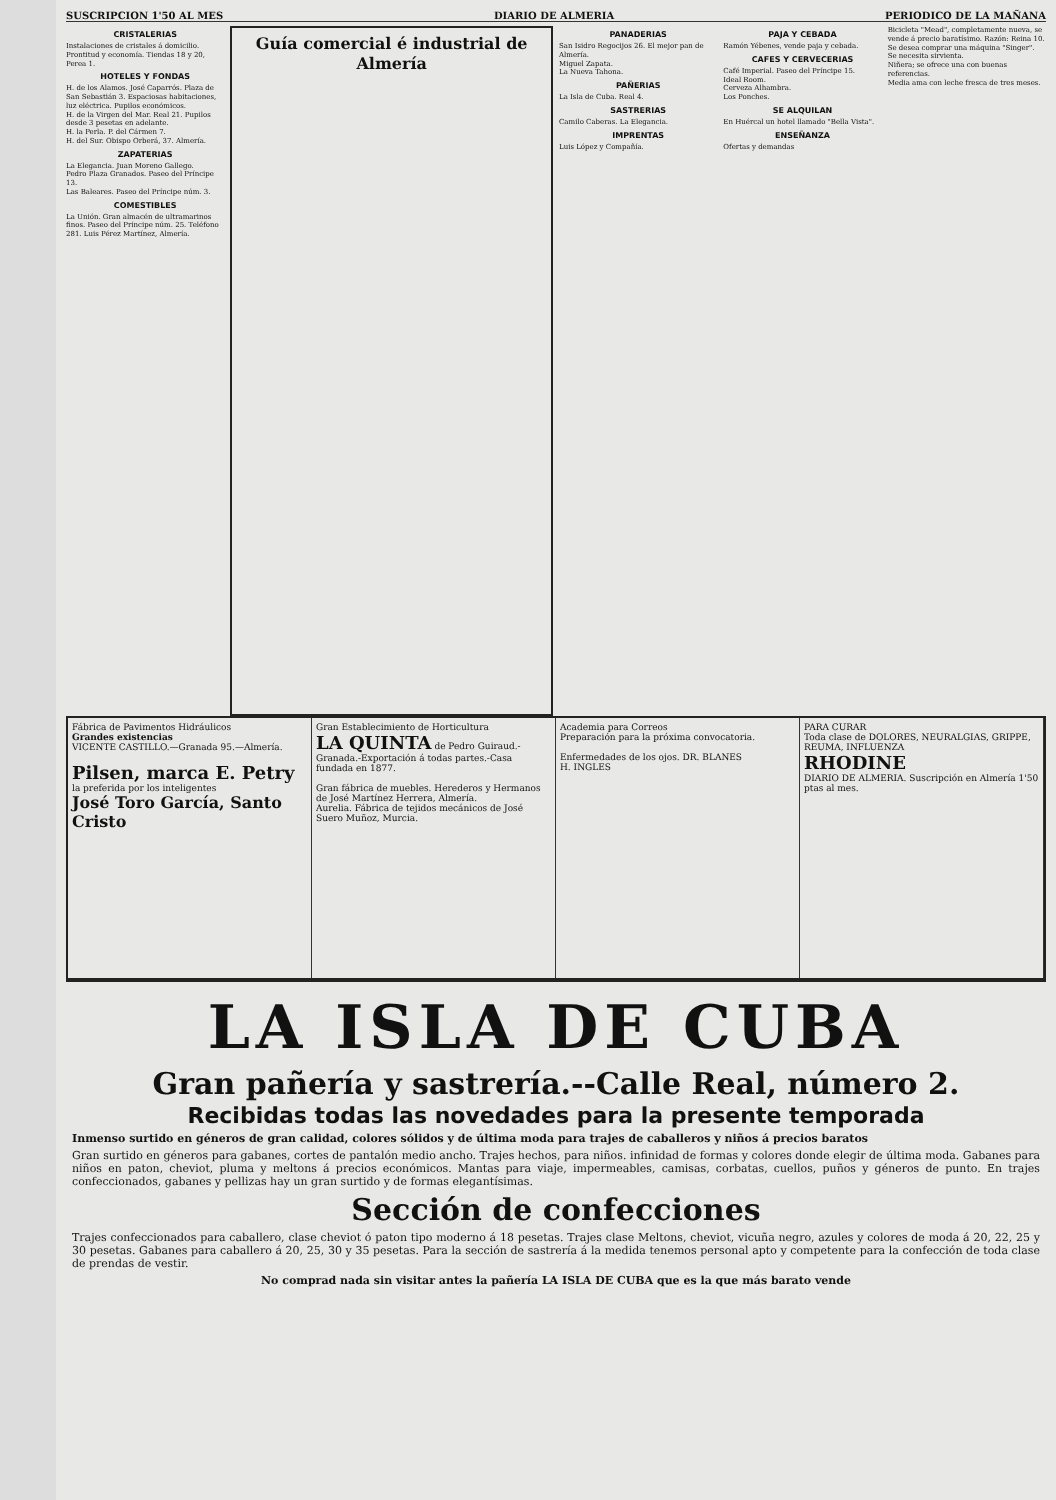SUSCRIPCION 1'50 AL MES DIARIO DE ALMERIA PERIODICO DE LA MAÑANA
CRISTALERIAS
Instalaciones de cristales á domicilio. Prontitud y economía. Tiendas 18 y 20, Perea 1.
HOTELES Y FONDAS
H. de los Alamos. José Caparrós. Plaza de San Sebastián 3. Espaciosas habitaciones, luz eléctrica. Pupilos económicos.
H. de la Virgen del Mar. Real 21. Pupilos desde 3 pesetas en adelante.
H. la Perla. P. del Cármen 7.
H. del Sur. Obispo Orberá, 37. Almería.
ZAPATERIAS
La Elegancia. Juan Moreno Gallego.
Pedro Plaza Granados. Paseo del Príncipe 13.
Las Baleares. Paseo del Príncipe núm. 3.
COMESTIBLES
La Unión. Gran almacén de ultramarinos finos. Paseo del Príncipe núm. 25. Teléfono 281. Luis Pérez Martínez, Almería.
Guía comercial é industrial de Almería
PANADERIAS
San Isidro Regocijos 26. El mejor pan de Almería.
Miguel Zapata.
La Nueva Tahona.
PAÑERIAS
La Isla de Cuba. Real 4.
SASTRERIAS
Camilo Caberas. La Elegancia.
IMPRENTAS
Luis López y Compañía.
PAJA Y CEBADA
Ramón Yébenes, vende paja y cebada.
CAFES Y CERVECERIAS
Café Imperial. Paseo del Príncipe 15.
Ideal Room.
Cerveza Alhambra.
Los Ponches.
SE ALQUILAN
En Huércal un hotel llamado "Bella Vista".
ENSEÑANZA
Ofertas y demandas
Bicicleta "Mead", completamente nueva, se vende á precio baratísimo. Razón: Reina 10.
Se desea comprar una máquina "Singer".
Se necesita sirvienta.
Niñera; se ofrece una con buenas referencias.
Media ama con leche fresca de tres meses.
Fábrica de Pavimentos Hidráulicos
Grandes existencias
VICENTE CASTILLO.—Granada 95.—Almería.
Pilsen, marca E. Petry
la preferida por los inteligentes
José Toro García, Santo Cristo
Gran Establecimiento de Horticultura
LA QUINTA de Pedro Guiraud.-Granada.-Exportación á todas partes.-Casa fundada en 1877.
Gran fábrica de muebles. Herederos y Hermanos de José Martínez Herrera, Almería.
Aurelia. Fábrica de tejidos mecánicos de José Suero Muñoz, Murcia.
Academia para Correos
Preparación para la próxima convocatoria.
Enfermedades de los ojos. DR. BLANES
H. INGLES
PARA CURAR
Toda clase de DOLORES, NEURALGIAS, GRIPPE, REUMA, INFLUENZA
RHODINE
DIARIO DE ALMERIA. Suscripción en Almería 1'50 ptas al mes.
LA ISLA DE CUBA
Gran pañería y sastrería.--Calle Real, número 2.
Recibidas todas las novedades para la presente temporada
Inmenso surtido en géneros de gran calidad, colores sólidos y de última moda para trajes de caballeros y niños á precios baratos
Gran surtido en géneros para gabanes, cortes de pantalón medio ancho. Trajes hechos, para niños. infinidad de formas y colores donde elegir de última moda. Gabanes para niños en paton, cheviot, pluma y meltons á precios económicos. Mantas para viaje, impermeables, camisas, corbatas, cuellos, puños y géneros de punto. En trajes confeccionados, gabanes y pellizas hay un gran surtido y de formas elegantísimas.
Sección de confecciones
Trajes confeccionados para caballero, clase cheviot ó paton tipo moderno á 18 pesetas. Trajes clase Meltons, cheviot, vicuña negro, azules y colores de moda á 20, 22, 25 y 30 pesetas. Gabanes para caballero á 20, 25, 30 y 35 pesetas. Para la sección de sastrería á la medida tenemos personal apto y competente para la confección de toda clase de prendas de vestir.
No comprad nada sin visitar antes la pañería LA ISLA DE CUBA que es la que más barato vende